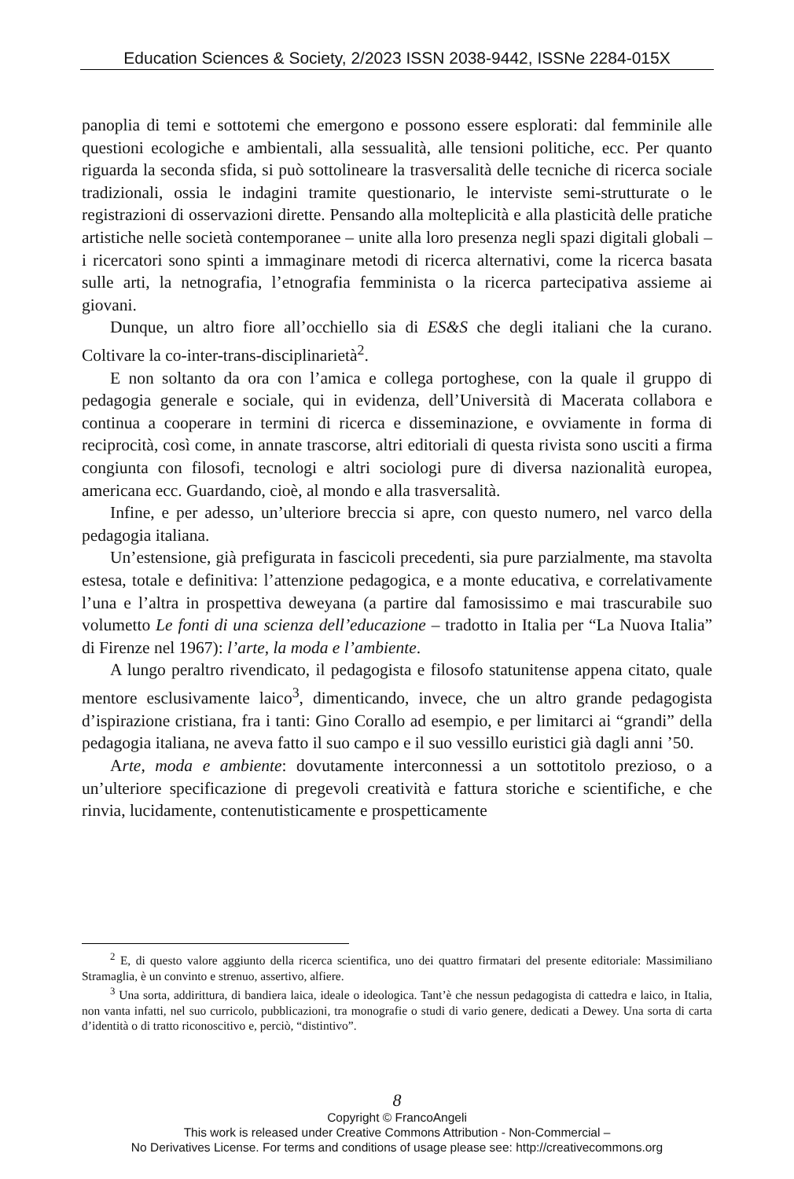Education Sciences & Society, 2/2023 ISSN 2038-9442, ISSNe 2284-015X
panoplia di temi e sottotemi che emergono e possono essere esplorati: dal femminile alle questioni ecologiche e ambientali, alla sessualità, alle tensioni politiche, ecc. Per quanto riguarda la seconda sfida, si può sottolineare la trasversalità delle tecniche di ricerca sociale tradizionali, ossia le indagini tramite questionario, le interviste semi-strutturate o le registrazioni di osservazioni dirette. Pensando alla molteplicità e alla plasticità delle pratiche artistiche nelle società contemporanee – unite alla loro presenza negli spazi digitali globali – i ricercatori sono spinti a immaginare metodi di ricerca alternativi, come la ricerca basata sulle arti, la netnografia, l’etnografia femminista o la ricerca partecipativa assieme ai giovani.
Dunque, un altro fiore all’occhiello sia di ES&S che degli italiani che la curano. Coltivare la co-inter-trans-disciplinarietà<sup>2</sup>.
E non soltanto da ora con l’amica e collega portoghese, con la quale il gruppo di pedagogia generale e sociale, qui in evidenza, dell’Università di Macerata collabora e continua a cooperare in termini di ricerca e disseminazione, e ovviamente in forma di reciprocità, così come, in annate trascorse, altri editoriali di questa rivista sono usciti a firma congiunta con filosofi, tecnologi e altri sociologi pure di diversa nazionalità europea, americana ecc. Guardando, cioè, al mondo e alla trasversalità.
Infine, e per adesso, un’ulteriore breccia si apre, con questo numero, nel varco della pedagogia italiana.
Un’estensione, già prefigurata in fascicoli precedenti, sia pure parzialmente, ma stavolta estesa, totale e definitiva: l’attenzione pedagogica, e a monte educativa, e correlativamente l’una e l’altra in prospettiva deweyana (a partire dal famosissimo e mai trascurabile suo volumetto Le fonti di una scienza dell’educazione – tradotto in Italia per “La Nuova Italia” di Firenze nel 1967): l’arte, la moda e l’ambiente.
A lungo peraltro rivendicato, il pedagogista e filosofo statunitense appena citato, quale mentore esclusivamente laico<sup>3</sup>, dimenticando, invece, che un altro grande pedagogista d’ispirazione cristiana, fra i tanti: Gino Corallo ad esempio, e per limitarci ai “grandi” della pedagogia italiana, ne aveva fatto il suo campo e il suo vessillo euristici già dagli anni ’50.
Arte, moda e ambiente: dovutamente interconnessi a un sottotitolo prezioso, o a un’ulteriore specificazione di pregevoli creatività e fattura storiche e scientifiche, e che rinvia, lucidamente, contenutisticamente e prospetticamente
<sup>2</sup> E, di questo valore aggiunto della ricerca scientifica, uno dei quattro firmatari del presente editoriale: Massimiliano Stramaglia, è un convinto e strenuo, assertivo, alfiere.
<sup>3</sup> Una sorta, addirittura, di bandiera laica, ideale o ideologica. Tant’è che nessun pedagogista di cattedra e laico, in Italia, non vanta infatti, nel suo curricolo, pubblicazioni, tra monografie o studi di vario genere, dedicati a Dewey. Una sorta di carta d’identità o di tratto riconoscitivo e, perciò, “distintivo”.
8
Copyright © FrancoAngeli
This work is released under Creative Commons Attribution - Non-Commercial –
No Derivatives License. For terms and conditions of usage please see: http://creativecommons.org